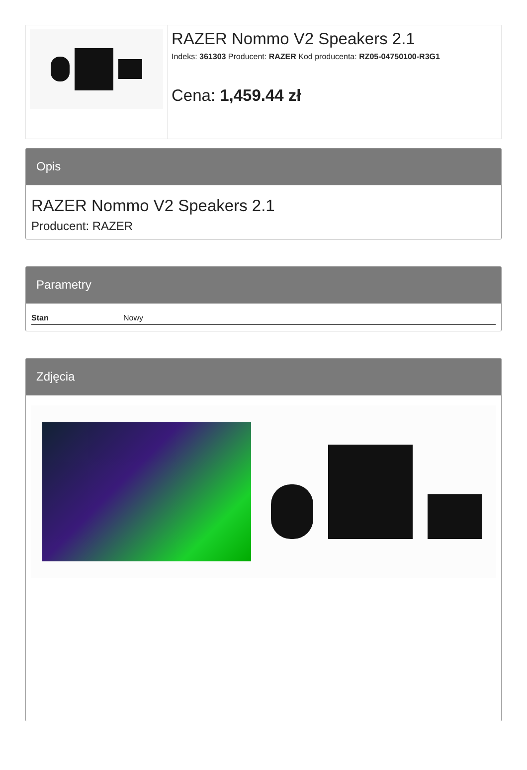RAZER Nommo V2 Speakers 2.1
Indeks: 361303 Producent: RAZER Kod producenta: RZ05-04750100-R3G1
Cena: 1,459.44 zł
Opis
RAZER Nommo V2 Speakers 2.1
Producent: RAZER
Parametry
| Stan | Nowy |
Zdjęcia